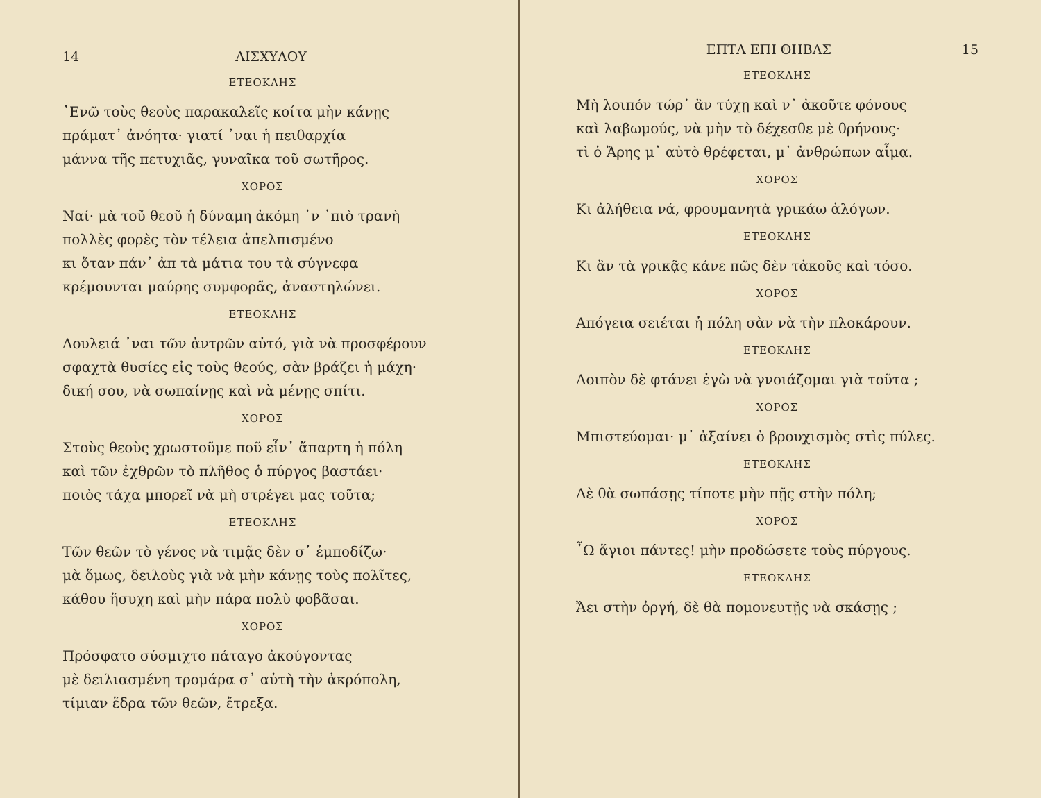14 ΑΙΣΧΥΛΟΥ
ΕΤΕΟΚΛΗΣ
᾽Ενῶ τοὺς θεοὺς παρακαλεῖς κοίτα μὴν κάνῃς
πράματ᾽ ἀνόητα· γιατί ᾽ναι ἡ πειθαρχία
μάννα τῆς πετυχιᾶς, γυναῖκα τοῦ σωτῆρος.
ΧΟΡΟΣ
Ναί· μὰ τοῦ θεοῦ ἡ δύναμη ἀκόμη ᾽ν ᾽πιὸ τρανὴ
πολλὲς φορὲς τὸν τέλεια ἀπελπισμένο
κι ὅταν πάν᾽ ἀπ τὰ μάτια του τὰ σύγνεφα
κρέμουνται μαύρης συμφορᾶς, ἀναστηλώνει.
ΕΤΕΟΚΛΗΣ
Δουλειά ᾽ναι τῶν ἀντρῶν αὐτό, γιὰ νὰ προσφέρουν
σφαχτὰ θυσίες εἰς τοὺς θεούς, σὰν βράζει ἡ μάχη·
δική σου, νὰ σωπαίνῃς καὶ νὰ μένῃς σπίτι.
ΧΟΡΟΣ
Στοὺς θεοὺς χρωστοῦμε ποῦ εἶν᾽ ἄπαρτη ἡ πόλη
καὶ τῶν ἐχθρῶν τὸ πλῆθος ὁ πύργος βαστάει·
ποιὸς τάχα μπορεῖ νὰ μὴ στρέγει μας τοῦτα;
ΕΤΕΟΚΛΗΣ
Τῶν θεῶν τὸ γένος νὰ τιμᾷς δὲν σ᾽ ἐμποδίζω·
μὰ ὅμως, δειλοὺς γιὰ νὰ μὴν κάνῃς τοὺς πολῖτες,
κάθου ἥσυχη καὶ μὴν πάρα πολὺ φοβᾶσαι.
ΧΟΡΟΣ
Πρόσφατο σύσμιχτο πάταγο ἀκούγοντας
μὲ δειλιασμένη τρομάρα σ᾽ αὐτὴ τὴν ἀκρόπολη,
τίμιαν ἕδρα τῶν θεῶν, ἔτρεξα.
ΕΠΤΑ ΕΠΙ ΘΗΒΑΣ 15
ΕΤΕΟΚΛΗΣ
Μὴ λοιπόν τώρ᾽ ἂν τύχῃ καὶ ν᾽ ἀκοῦτε φόνους
καὶ λαβωμούς, νὰ μὴν τὸ δέχεσθε μὲ θρήνους·
τὶ ὁ Ἄρης μ᾽ αὐτὸ θρέφεται, μ᾽ ἀνθρώπων αἷμα.
ΧΟΡΟΣ
Κι ἀλήθεια νά, φρουμανητὰ γρικάω ἀλόγων.
ΕΤΕΟΚΛΗΣ
Κι ἂν τὰ γρικᾷς κάνε πῶς δὲν τἀκοῦς καὶ τόσο.
ΧΟΡΟΣ
Απόγεια σειέται ἡ πόλη σὰν νὰ τὴν πλοκάρουν.
ΕΤΕΟΚΛΗΣ
Λοιπὸν δὲ φτάνει ἐγὼ νὰ γνοιάζομαι γιὰ τοῦτα ;
ΧΟΡΟΣ
Μπιστεύομαι· μ᾽ ἀξαίνει ὁ βρουχισμὸς στὶς πύλες.
ΕΤΕΟΚΛΗΣ
Δὲ θὰ σωπάσῃς τίποτε μὴν πῇς στὴν πόλη;
ΧΟΡΟΣ
῏Ω ἅγιοι πάντες! μὴν προδώσετε τοὺς πύργους.
ΕΤΕΟΚΛΗΣ
Ἄει στὴν ὀργή, δὲ θὰ πομονευτῇς νὰ σκάσῃς ;